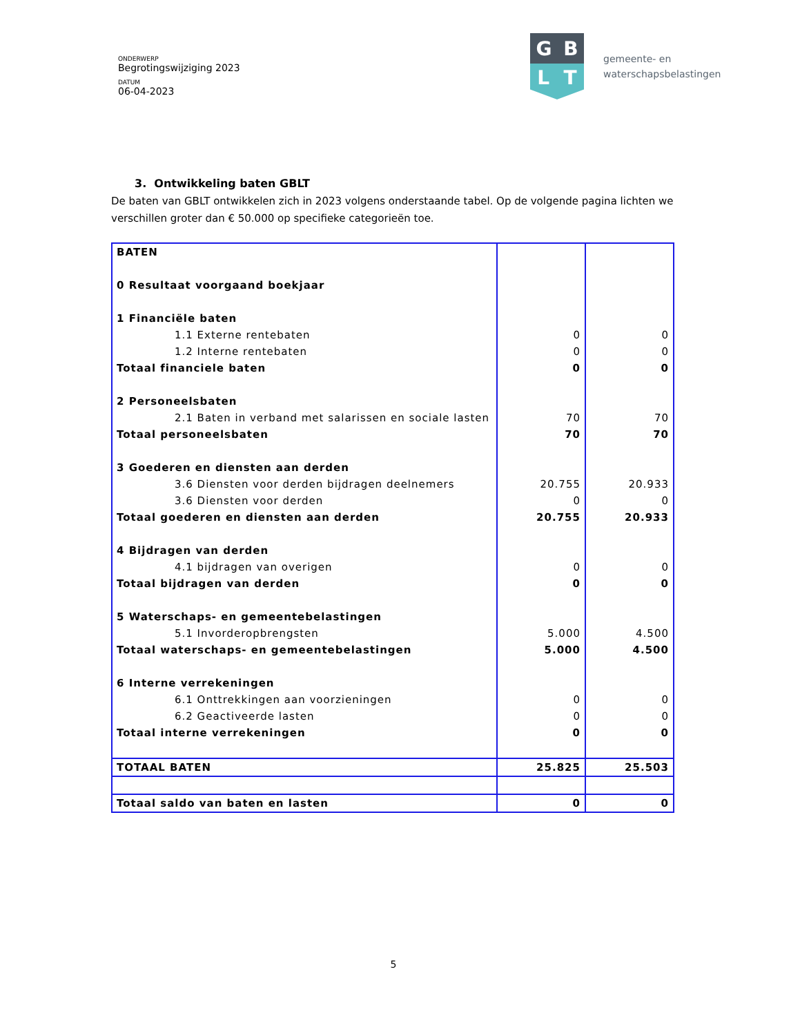ONDERWERP
Begrotingswijziging 2023
DATUM
06-04-2023
G B
L T
gemeente- en
waterschapsbelastingen
3. Ontwikkeling baten GBLT
De baten van GBLT ontwikkelen zich in 2023 volgens onderstaande tabel. Op de volgende pagina lichten we verschillen groter dan € 50.000 op specifieke categorieën toe.
| BATEN | | |
| 0 Resultaat voorgaand boekjaar | | |
| 1 Financiële baten | | |
| 1.1 Externe rentebaten | 0 | 0 |
| 1.2 Interne rentebaten | 0 | 0 |
| Totaal financiele baten | 0 | 0 |
| 2 Personeelsbaten | | |
| 2.1 Baten in verband met salarissen en sociale lasten | 70 | 70 |
| Totaal personeelsbaten | 70 | 70 |
| 3 Goederen en diensten aan derden | | |
| 3.6 Diensten voor derden bijdragen deelnemers | 20.755 | 20.933 |
| 3.6 Diensten voor derden | 0 | 0 |
| Totaal goederen en diensten aan derden | 20.755 | 20.933 |
| 4 Bijdragen van derden | | |
| 4.1 bijdragen van overigen | 0 | 0 |
| Totaal bijdragen van derden | 0 | 0 |
| 5 Waterschaps- en gemeentebelastingen | | |
| 5.1 Invorderopbrengsten | 5.000 | 4.500 |
| Totaal waterschaps- en gemeentebelastingen | 5.000 | 4.500 |
| 6 Interne verrekeningen | | |
| 6.1 Onttrekkingen aan voorzieningen | 0 | 0 |
| 6.2 Geactiveerde lasten | 0 | 0 |
| Totaal interne verrekeningen | 0 | 0 |
| TOTAAL BATEN | 25.825 | 25.503 |
| Totaal saldo van baten en lasten | 0 | 0 |
5